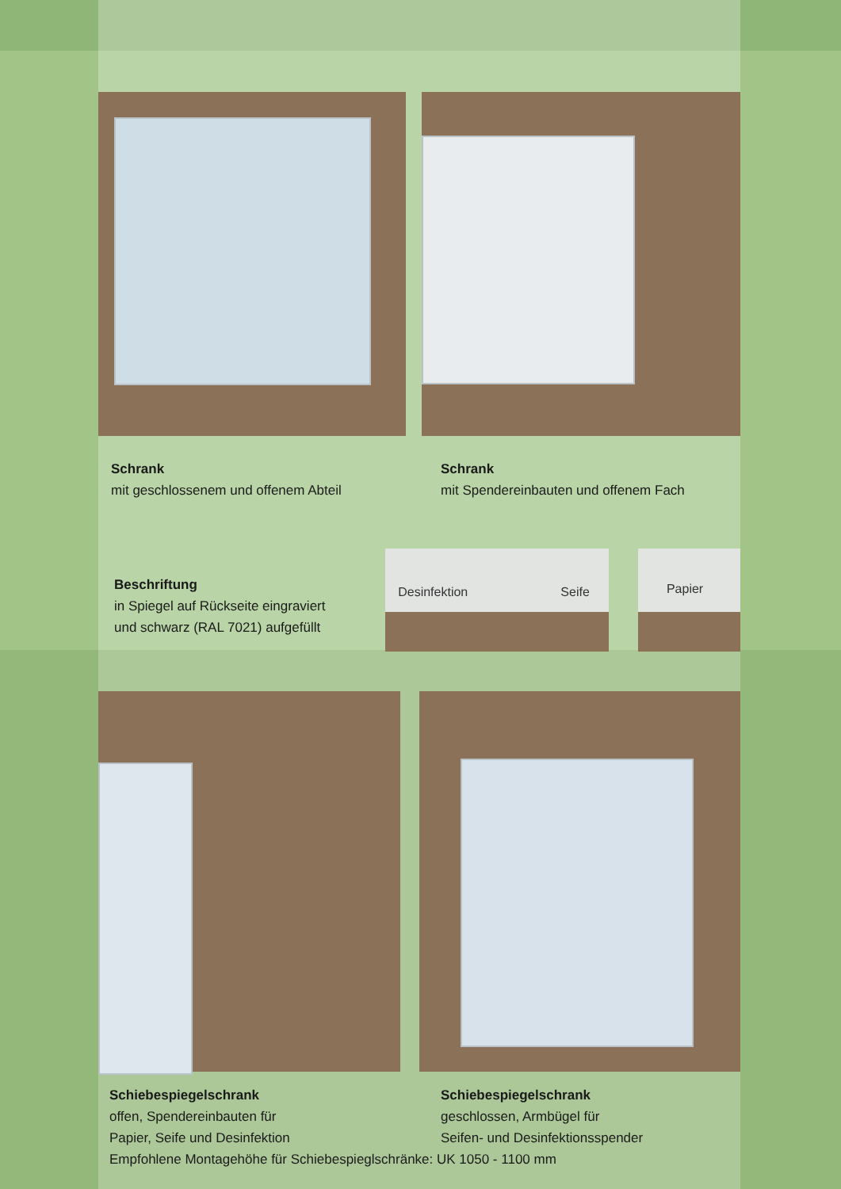Schrank
mit geschlossenem und offenem Abteil
Schrank
mit Spendereinbauten und offenem Fach
Beschriftung
in Spiegel auf Rückseite eingraviert
und schwarz (RAL 7021) aufgefüllt
Desinfektion Seife
Papier
Schiebespiegelschrank
offen, Spendereinbauten für
Papier, Seife und Desinfektion
Schiebespiegelschrank
geschlossen, Armbügel für
Seifen- und Desinfektionsspender
Empfohlene Montagehöhe für Schiebespieglschränke: UK 1050 - 1100 mm